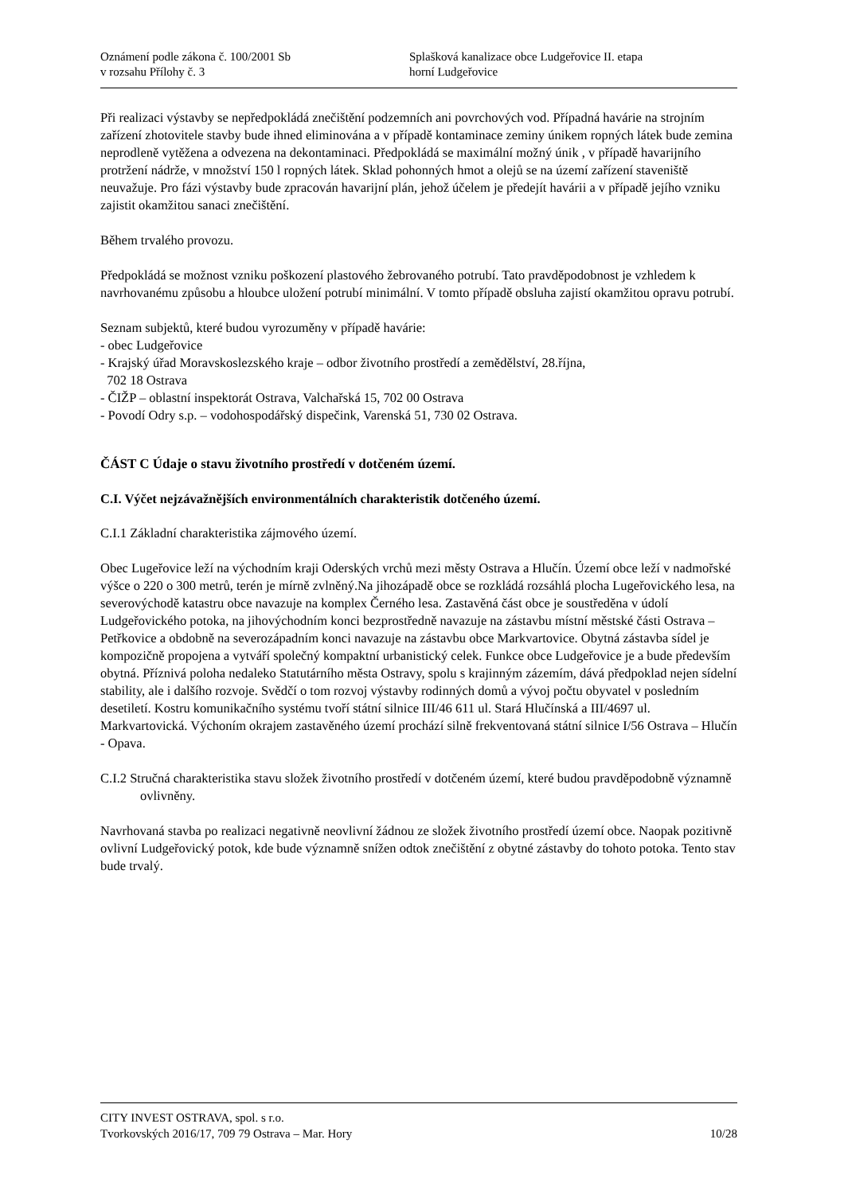Oznámení podle zákona č. 100/2001 Sb
v rozsahu Přílohy č. 3
Splašková kanalizace obce Ludgeřovice II. etapa
horní Ludgeřovice
Při realizaci výstavby se nepředpokládá znečištění podzemních ani povrchových vod. Případná havárie na strojním zařízení zhotovitele stavby bude ihned eliminována a v případě kontaminace zeminy únikem ropných látek bude zemina neprodleně vytěžena a odvezena na dekontaminaci. Předpokládá se maximální možný únik , v případě havarijního protržení nádrže, v množství 150 l ropných látek. Sklad pohonných hmot a olejů se na území zařízení staveniště neuvažuje. Pro fázi výstavby bude zpracován havarijní plán, jehož účelem je předejít havárii a v případě jejího vzniku zajistit okamžitou sanaci znečištění.
Během trvalého provozu.
Předpokládá se možnost vzniku poškození plastového žebrovaného potrubí. Tato pravděpodobnost je vzhledem k navrhovanému způsobu a hloubce uložení potrubí minimální. V tomto případě obsluha zajistí okamžitou opravu potrubí.
Seznam subjektů, které budou vyrozuměny v případě havárie:
- obec Ludgeřovice
- Krajský úřad Moravskoslezského kraje – odbor životního prostředí a zemědělství, 28.října,
702 18 Ostrava
- ČIŽP – oblastní inspektorát Ostrava, Valchařská 15, 702 00 Ostrava
- Povodí Odry s.p. – vodohospodářský dispečink, Varenská 51, 730 02 Ostrava.
ČÁST C Údaje o stavu životního prostředí v dotčeném území.
C.I. Výčet nejzávažnějších environmentálních charakteristik dotčeného území.
C.I.1 Základní charakteristika zájmového území.
Obec Lugeřovice leží na východním kraji Oderských vrchů mezi městy Ostrava a Hlučín. Území obce leží v nadmořské výšce o 220 o 300 metrů, terén je mírně zvlněný.Na jihozápadě obce se rozkládá rozsáhlá plocha Lugeřovického lesa, na severovýchodě katastru obce navazuje na komplex Černého lesa. Zastavěná část obce je soustředěna v údolí Ludgeřovického potoka, na jihovýchodním konci bezprostředně navazuje na zástavbu místní městské části Ostrava – Petřkovice a obdobně na severozápadním konci navazuje na zástavbu obce Markvartovice. Obytná zástavba sídel je kompozičně propojena a vytváří společný kompaktní urbanistický celek. Funkce obce Ludgeřovice je a bude především obytná. Příznivá poloha nedaleko Statutárního města Ostravy, spolu s krajinným zázemím, dává předpoklad nejen sídelní stability, ale i dalšího rozvoje. Svědčí o tom rozvoj výstavby rodinných domů a vývoj počtu obyvatel v posledním desetiletí. Kostru komunikačního systému tvoří státní silnice III/46 611 ul. Stará Hlučínská a III/4697 ul. Markvartovická. Výchoním okrajem zastavěného území prochází silně frekventovaná státní silnice I/56 Ostrava – Hlučín - Opava.
C.I.2 Stručná charakteristika stavu složek životního prostředí v dotčeném území, které budou pravděpodobně významně ovlivněny.
Navrhovaná stavba po realizaci negativně neovlivní žádnou ze složek životního prostředí území obce. Naopak pozitivně ovlivní Ludgeřovický potok, kde bude významně snížen odtok znečištění z obytné zástavby do tohoto potoka. Tento stav bude trvalý.
CITY INVEST OSTRAVA, spol. s r.o.
Tvorkovských 2016/17, 709 79 Ostrava – Mar. Hory 10/28